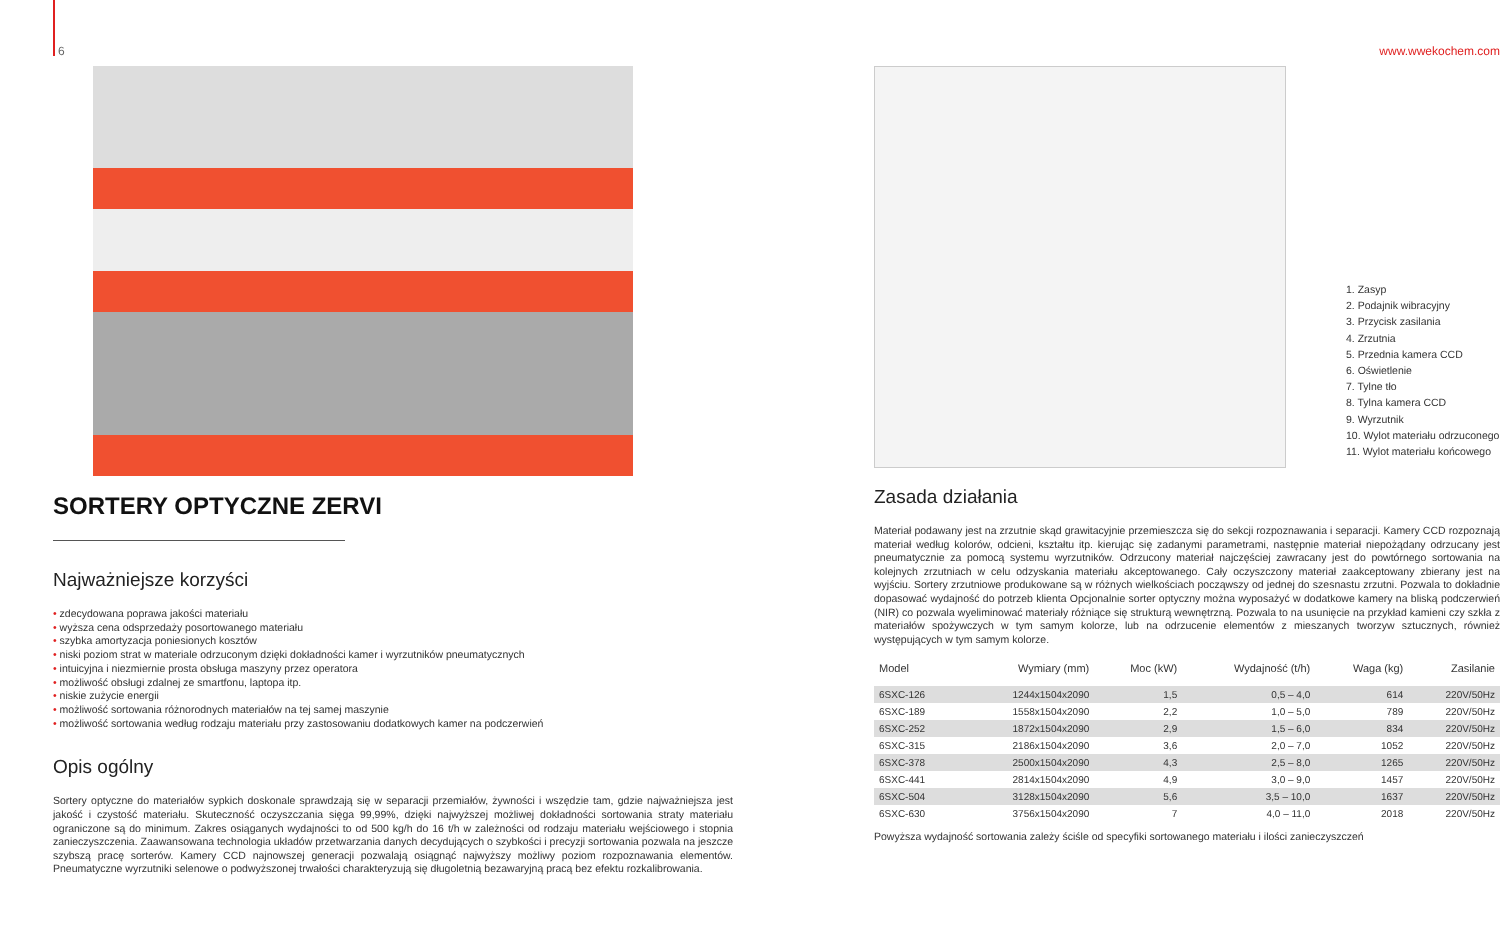6
SORTERY OPTYCZNE ZERVI
Najważniejsze korzyści
• zdecydowana poprawa jakości materiału
• wyższa cena odsprzedaży posortowanego materiału
• szybka amortyzacja poniesionych kosztów
• niski poziom strat w materiale odrzuconym dzięki dokładności kamer i wyrzutników pneumatycznych
• intuicyjna i niezmiernie prosta obsługa maszyny przez operatora
• możliwość obsługi zdalnej ze smartfonu, laptopa itp.
• niskie zużycie energii
• możliwość sortowania różnorodnych materiałów na tej samej maszynie
• możliwość sortowania według rodzaju materiału przy zastosowaniu dodatkowych kamer na podczerwień
Opis ogólny
Sortery optyczne do materiałów sypkich doskonale sprawdzają się w separacji przemiałów, żywności i wszędzie tam, gdzie najważniejsza jest jakość i czystość materiału. Skuteczność oczyszczania sięga 99,99%, dzięki najwyższej możliwej dokładności sortowania straty materiału ograniczone są do minimum. Zakres osiąganych wydajności to od 500 kg/h do 16 t/h w zależności od rodzaju materiału wejściowego i stopnia zanieczyszczenia. Zaawansowana technologia układów przetwarzania danych decydujących o szybkości i precyzji sortowania pozwala na jeszcze szybszą pracę sorterów. Kamery CCD najnowszej generacji pozwalają osiągnąć najwyższy możliwy poziom rozpoznawania elementów. Pneumatyczne wyrzutniki selenowe o podwyższonej trwałości charakteryzują się długoletnią bezawaryjną pracą bez efektu rozkalibrowania.
www.wwekochem.com
1. Zasyp
2. Podajnik wibracyjny
3. Przycisk zasilania
4. Zrzutnia
5. Przednia kamera CCD
6. Oświetlenie
7. Tylne tło
8. Tylna kamera CCD
9. Wyrzutnik
10. Wylot materiału odrzuconego
11. Wylot materiału końcowego
Zasada działania
Materiał podawany jest na zrzutnie skąd grawitacyjnie przemieszcza się do sekcji rozpoznawania i separacji. Kamery CCD rozpoznają materiał według kolorów, odcieni, kształtu itp. kierując się zadanymi parametrami, następnie materiał niepożądany odrzucany jest pneumatycznie za pomocą systemu wyrzutników. Odrzucony materiał najczęściej zawracany jest do powtórnego sortowania na kolejnych zrzutniach w celu odzyskania materiału akceptowanego. Cały oczyszczony materiał zaakceptowany zbierany jest na wyjściu. Sortery zrzutniowe produkowane są w różnych wielkościach począwszy od jednej do szesnastu zrzutni. Pozwala to dokładnie dopasować wydajność do potrzeb klienta Opcjonalnie sorter optyczny można wyposażyć w dodatkowe kamery na bliską podczerwień (NIR) co pozwala wyeliminować materiały różniące się strukturą wewnętrzną. Pozwala to na usunięcie na przykład kamieni czy szkła z materiałów spożywczych w tym samym kolorze, lub na odrzucenie elementów z mieszanych tworzyw sztucznych, również występujących w tym samym kolorze.
| Model | Wymiary (mm) | Moc (kW) | Wydajność (t/h) | Waga (kg) | Zasilanie |
| --- | --- | --- | --- | --- | --- |
| 6SXC-126 | 1244x1504x2090 | 1,5 | 0,5 – 4,0 | 614 | 220V/50Hz |
| 6SXC-189 | 1558x1504x2090 | 2,2 | 1,0 – 5,0 | 789 | 220V/50Hz |
| 6SXC-252 | 1872x1504x2090 | 2,9 | 1,5 – 6,0 | 834 | 220V/50Hz |
| 6SXC-315 | 2186x1504x2090 | 3,6 | 2,0 – 7,0 | 1052 | 220V/50Hz |
| 6SXC-378 | 2500x1504x2090 | 4,3 | 2,5 – 8,0 | 1265 | 220V/50Hz |
| 6SXC-441 | 2814x1504x2090 | 4,9 | 3,0 – 9,0 | 1457 | 220V/50Hz |
| 6SXC-504 | 3128x1504x2090 | 5,6 | 3,5 – 10,0 | 1637 | 220V/50Hz |
| 6SXC-630 | 3756x1504x2090 | 7 | 4,0 – 11,0 | 2018 | 220V/50Hz |
Powyższa wydajność sortowania zależy ściśle od specyfiki sortowanego materiału i ilości zanieczyszczeń